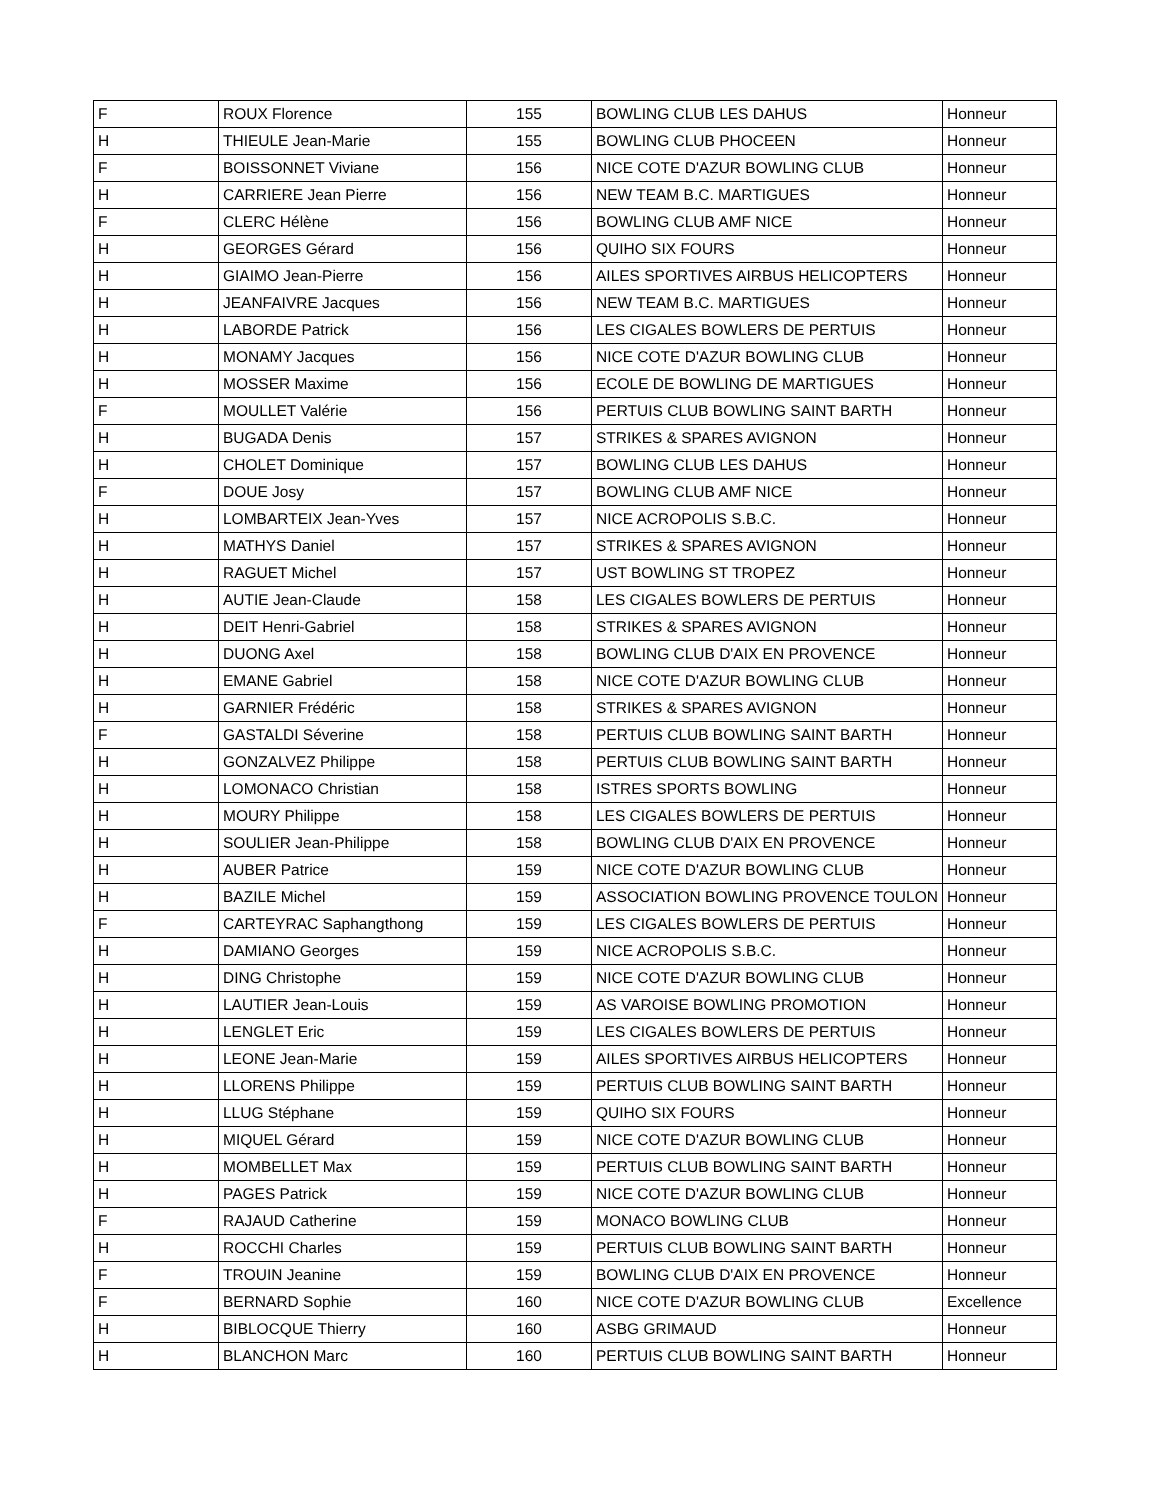| F | ROUX Florence | 155 | BOWLING CLUB LES DAHUS | Honneur |
| H | THIEULE Jean-Marie | 155 | BOWLING CLUB PHOCEEN | Honneur |
| F | BOISSONNET Viviane | 156 | NICE COTE D'AZUR BOWLING CLUB | Honneur |
| H | CARRIERE Jean Pierre | 156 | NEW TEAM B.C. MARTIGUES | Honneur |
| F | CLERC Hélène | 156 | BOWLING CLUB AMF NICE | Honneur |
| H | GEORGES Gérard | 156 | QUIHO SIX FOURS | Honneur |
| H | GIAIMO Jean-Pierre | 156 | AILES SPORTIVES AIRBUS HELICOPTERS | Honneur |
| H | JEANFAIVRE Jacques | 156 | NEW TEAM B.C. MARTIGUES | Honneur |
| H | LABORDE Patrick | 156 | LES CIGALES BOWLERS DE PERTUIS | Honneur |
| H | MONAMY Jacques | 156 | NICE COTE D'AZUR BOWLING CLUB | Honneur |
| H | MOSSER Maxime | 156 | ECOLE DE BOWLING DE MARTIGUES | Honneur |
| F | MOULLET Valérie | 156 | PERTUIS CLUB BOWLING SAINT BARTH | Honneur |
| H | BUGADA Denis | 157 | STRIKES & SPARES AVIGNON | Honneur |
| H | CHOLET Dominique | 157 | BOWLING CLUB LES DAHUS | Honneur |
| F | DOUE Josy | 157 | BOWLING CLUB AMF NICE | Honneur |
| H | LOMBARTEIX Jean-Yves | 157 | NICE ACROPOLIS S.B.C. | Honneur |
| H | MATHYS Daniel | 157 | STRIKES & SPARES AVIGNON | Honneur |
| H | RAGUET Michel | 157 | UST BOWLING ST TROPEZ | Honneur |
| H | AUTIE Jean-Claude | 158 | LES CIGALES BOWLERS DE PERTUIS | Honneur |
| H | DEIT Henri-Gabriel | 158 | STRIKES & SPARES AVIGNON | Honneur |
| H | DUONG Axel | 158 | BOWLING CLUB D'AIX EN PROVENCE | Honneur |
| H | EMANE Gabriel | 158 | NICE COTE D'AZUR BOWLING CLUB | Honneur |
| H | GARNIER Frédéric | 158 | STRIKES & SPARES AVIGNON | Honneur |
| F | GASTALDI Séverine | 158 | PERTUIS CLUB BOWLING SAINT BARTH | Honneur |
| H | GONZALVEZ Philippe | 158 | PERTUIS CLUB BOWLING SAINT BARTH | Honneur |
| H | LOMONACO Christian | 158 | ISTRES SPORTS BOWLING | Honneur |
| H | MOURY Philippe | 158 | LES CIGALES BOWLERS DE PERTUIS | Honneur |
| H | SOULIER Jean-Philippe | 158 | BOWLING CLUB D'AIX EN PROVENCE | Honneur |
| H | AUBER Patrice | 159 | NICE COTE D'AZUR BOWLING CLUB | Honneur |
| H | BAZILE Michel | 159 | ASSOCIATION BOWLING PROVENCE TOULON | Honneur |
| F | CARTEYRAC Saphangthong | 159 | LES CIGALES BOWLERS DE PERTUIS | Honneur |
| H | DAMIANO Georges | 159 | NICE ACROPOLIS S.B.C. | Honneur |
| H | DING Christophe | 159 | NICE COTE D'AZUR BOWLING CLUB | Honneur |
| H | LAUTIER Jean-Louis | 159 | AS VAROISE BOWLING PROMOTION | Honneur |
| H | LENGLET Eric | 159 | LES CIGALES BOWLERS DE PERTUIS | Honneur |
| H | LEONE Jean-Marie | 159 | AILES SPORTIVES AIRBUS HELICOPTERS | Honneur |
| H | LLORENS Philippe | 159 | PERTUIS CLUB BOWLING SAINT BARTH | Honneur |
| H | LLUG Stéphane | 159 | QUIHO SIX FOURS | Honneur |
| H | MIQUEL Gérard | 159 | NICE COTE D'AZUR BOWLING CLUB | Honneur |
| H | MOMBELLET Max | 159 | PERTUIS CLUB BOWLING SAINT BARTH | Honneur |
| H | PAGES Patrick | 159 | NICE COTE D'AZUR BOWLING CLUB | Honneur |
| F | RAJAUD Catherine | 159 | MONACO BOWLING CLUB | Honneur |
| H | ROCCHI Charles | 159 | PERTUIS CLUB BOWLING SAINT BARTH | Honneur |
| F | TROUIN Jeanine | 159 | BOWLING CLUB D'AIX EN PROVENCE | Honneur |
| F | BERNARD Sophie | 160 | NICE COTE D'AZUR BOWLING CLUB | Excellence |
| H | BIBLOCQUE Thierry | 160 | ASBG GRIMAUD | Honneur |
| H | BLANCHON Marc | 160 | PERTUIS CLUB BOWLING SAINT BARTH | Honneur |